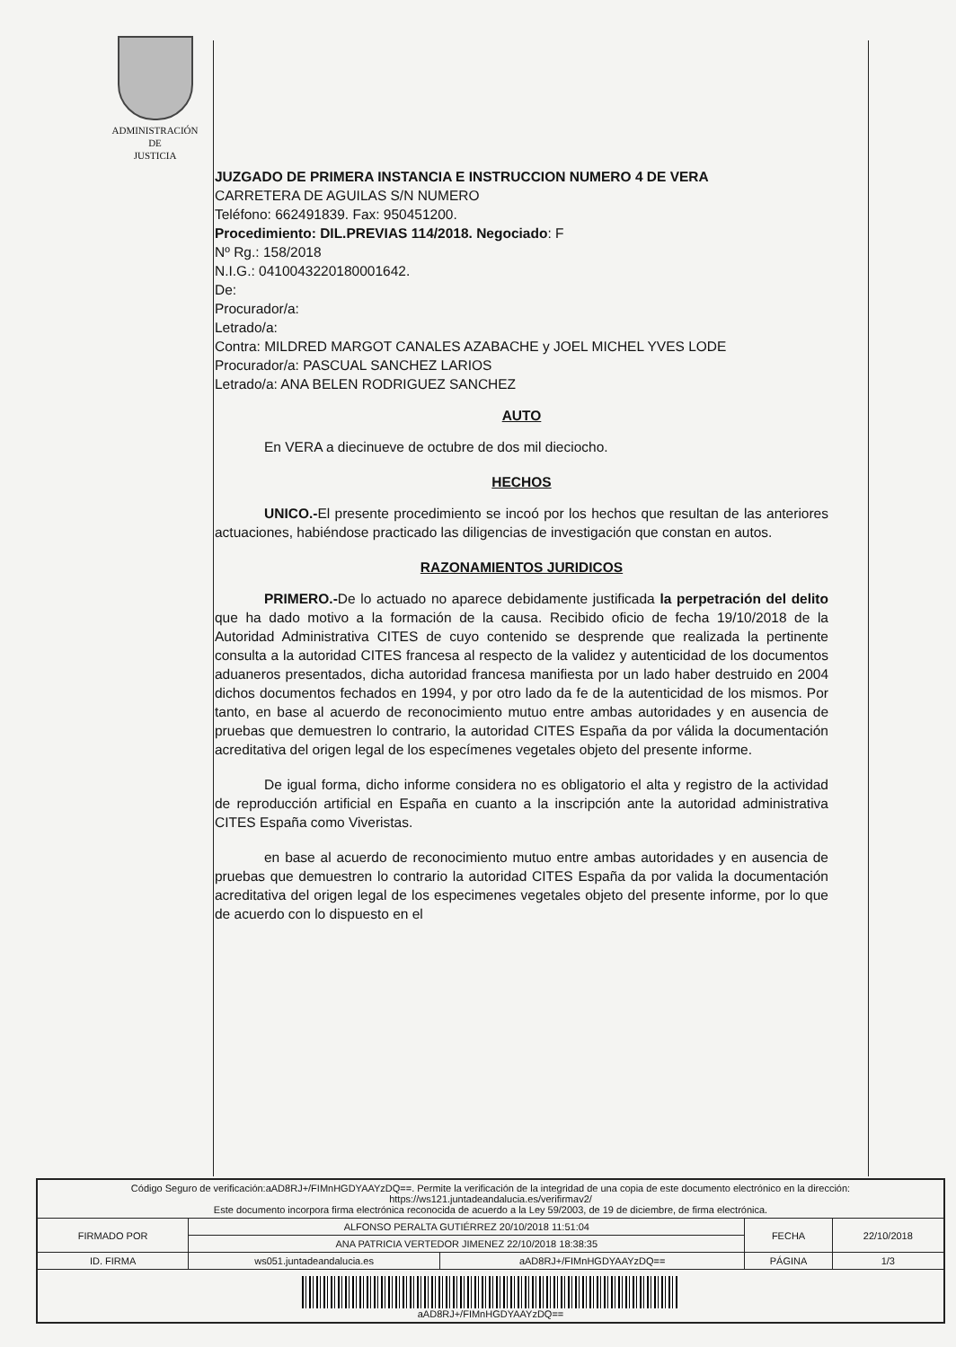ADMINISTRACIÓN
DE
JUSTICIA
JUZGADO DE PRIMERA INSTANCIA E INSTRUCCION NUMERO 4 DE VERA
CARRETERA DE AGUILAS S/N NUMERO
Teléfono: 662491839. Fax: 950451200.
Procedimiento: DIL.PREVIAS 114/2018. Negociado: F
Nº Rg.: 158/2018
N.I.G.: 0410043220180001642.
De:
Procurador/a:
Letrado/a:
Contra: MILDRED MARGOT CANALES AZABACHE y JOEL MICHEL YVES LODE
Procurador/a: PASCUAL SANCHEZ LARIOS
Letrado/a: ANA BELEN RODRIGUEZ SANCHEZ
AUTO
En VERA a diecinueve de octubre de dos mil dieciocho.
HECHOS
UNICO.-El presente procedimiento se incoó por los hechos que resultan de las anteriores actuaciones, habiéndose practicado las diligencias de investigación que constan en autos.
RAZONAMIENTOS JURIDICOS
PRIMERO.-De lo actuado no aparece debidamente justificada la perpetración del delito que ha dado motivo a la formación de la causa. Recibido oficio de fecha 19/10/2018 de la Autoridad Administrativa CITES de cuyo contenido se desprende que realizada la pertinente consulta a la autoridad CITES francesa al respecto de la validez y autenticidad de los documentos aduaneros presentados, dicha autoridad francesa manifiesta por un lado haber destruido en 2004 dichos documentos fechados en 1994, y por otro lado da fe de la autenticidad de los mismos. Por tanto, en base al acuerdo de reconocimiento mutuo entre ambas autoridades y en ausencia de pruebas que demuestren lo contrario, la autoridad CITES España da por válida la documentación acreditativa del origen legal de los especímenes vegetales objeto del presente informe.
De igual forma, dicho informe considera no es obligatorio el alta y registro de la actividad de reproducción artificial en España en cuanto a la inscripción ante la autoridad administrativa CITES España como Viveristas.
en base al acuerdo de reconocimiento mutuo entre ambas autoridades y en ausencia de pruebas que demuestren lo contrario la autoridad CITES España da por valida la documentación acreditativa del origen legal de los especimenes vegetales objeto del presente informe, por lo que de acuerdo con lo dispuesto en el
| Código Seguro de verificación:aAD8RJ+/FIMnHGDYAAYzDQ==. Permite la verificación de la integridad de una copia de este documento electrónico en la dirección: https://ws121.juntadeandalucia.es/verifirmav2/ Este documento incorpora firma electrónica reconocida de acuerdo a la Ley 59/2003, de 19 de diciembre, de firma electrónica. | | | | |
| FIRMADO POR | ALFONSO PERALTA GUTIÉRREZ 20/10/2018 11:51:04 | | FECHA | 22/10/2018 |
| | ANA PATRICIA VERTEDOR JIMENEZ 22/10/2018 18:38:35 | | | |
| ID. FIRMA | ws051.juntadeandalucia.es | aAD8RJ+/FIMnHGDYAAYzDQ== | PÁGINA | 1/3 |
| aAD8RJ+/FIMnHGDYAAYzDQ== | | | | |